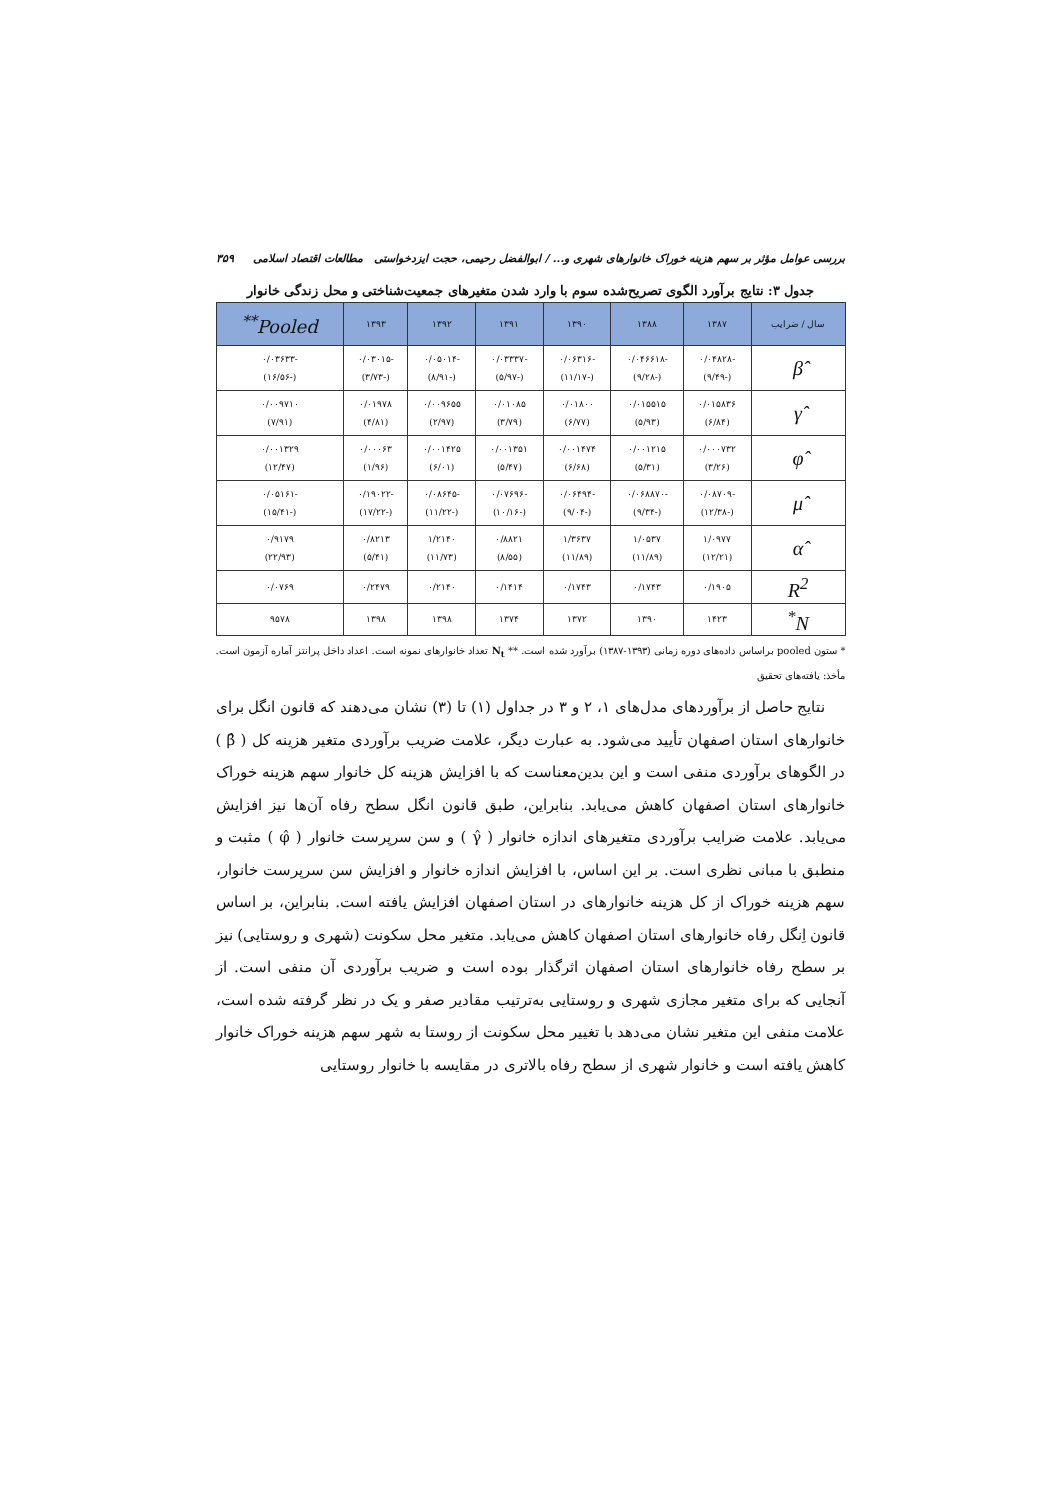بررسی عوامل مؤثر بر سهم هزینه خوراک خانوارهای شهری و... / ابوالفضل رحیمی، حجت ایزدخواستی مطالعات اقتصاد اسلامی ۳۵۹
جدول ۳: نتایج برآورد الگوی تصریح‌شده سوم با وارد شدن متغیرهای جمعیت‌شناختی و محل زندگی خانوار
| سال / ضرایب | ۱۳۸۷ | ۱۳۸۸ | ۱۳۹۰ | ۱۳۹۱ | ۱۳۹۲ | ۱۳۹۳ | Pooled<sup>**</sup> |
| --- | --- | --- | --- | --- | --- | --- | --- |
| β̂ | -۰/۰۴۸۲۸ (-۹/۴۹) | -۰/۰۴۶۶۱۸ (-۹/۲۸) | -۰/۰۶۳۱۶ (-۱۱/۱۷) | -۰/۰۳۳۳۷ (-۵/۹۷) | -۰/۰۵۰۱۴ (-۸/۹۱) | -۰/۰۳۰۱۵ (-۳/۷۳) | -۰/۰۳۶۳۳ (-۱۶/۵۶) |
| γ̂ | ۰/۰۱۵۸۳۶ (۶/۸۴) | ۰/۰۱۵۵۱۵ (۵/۹۳) | ۰/۰۱۸۰۰ (۶/۷۷) | ۰/۰۱۰۸۵ (۳/۷۹) | ۰/۰۰۹۶۵۵ (۲/۹۷) | ۰/۰۱۹۷۸ (۴/۸۱) | ۰/۰۰۹۷۱۰ (۷/۹۱) |
| φ̂ | ۰/۰۰۰۷۳۲ (۳/۲۶) | ۰/۰۰۱۲۱۵ (۵/۳۱) | ۰/۰۰۱۴۷۴ (۶/۶۸) | ۰/۰۰۱۳۵۱ (۵/۴۷) | ۰/۰۰۱۴۲۵ (۶/۰۱) | ۰/۰۰۰۶۳ (۱/۹۶) | ۰/۰۰۱۳۲۹ (۱۲/۴۷) |
| μ̂ | -۰/۰۸۷۰۹ (-۱۲/۳۸) | -۰/۰۶۸۸۷۰ (-۹/۳۴) | -۰/۰۶۴۹۴ (-۹/۰۴) | -۰/۰۷۶۹۶ (-۱۰/۱۶) | -۰/۰۸۶۴۵ (-۱۱/۲۲) | -۰/۱۹۰۲۲ (-۱۷/۲۲) | -۰/۰۵۱۶۱ (-۱۵/۴۱) |
| α̂ | ۱/۰۹۷۷ (۱۲/۲۱) | ۱/۰۵۳۷ (۱۱/۸۹) | ۱/۳۶۳۷ (۱۱/۸۹) | ۰/۸۸۲۱ (۸/۵۵) | ۱/۲۱۴۰ (۱۱/۷۳) | ۰/۸۲۱۳ (۵/۴۱) | ۰/۹۱۷۹ (۲۲/۹۳) |
| R<sup>2</sup> | ۰/۱۹۰۵ | ۰/۱۷۴۳ | ۰/۱۷۴۳ | ۰/۱۴۱۴ | ۰/۲۱۴۰ | ۰/۲۴۷۹ | ۰/۰۷۶۹ |
| N<sup>*</sup> | ۱۴۲۳ | ۱۳۹۰ | ۱۳۷۲ | ۱۳۷۴ | ۱۳۹۸ | ۱۳۹۸ | ۹۵۷۸ |
* ستون pooled براساس داده‌های دوره زمانی (۱۳۹۳-۱۳۸۷) برآورد شده است. ** N<sub>t</sub> تعداد خانوارهای نمونه است. اعداد داخل پرانتز آماره آزمون است. مأخذ: یافته‌های تحقیق
نتایج حاصل از برآوردهای مدل‌های ۱، ۲ و ۳ در جداول (۱) تا (۳) نشان می‌دهند که قانون انگل برای خانوارهای استان اصفهان تأیید می‌شود. به عبارت دیگر، علامت ضریب برآوردی متغیر هزینه کل ( β̂ ) در الگوهای برآوردی منفی است و این بدین‌معناست که با افزایش هزینه کل خانوار سهم هزینه خوراک خانوارهای استان اصفهان کاهش می‌یابد. بنابراین، طبق قانون انگل سطح رفاه آن‌ها نیز افزایش می‌یابد. علامت ضرایب برآوردی متغیرهای اندازه خانوار ( γ̂ ) و سن سرپرست خانوار ( φ̂ ) مثبت و منطبق با مبانی نظری است. بر این اساس، با افزایش اندازه خانوار و افزایش سن سرپرست خانوار، سهم هزینه خوراک از کل هزینه خانوارهای در استان اصفهان افزایش یافته است. بنابراین، بر اساس قانون اِنگل رفاه خانوارهای استان اصفهان کاهش می‌یابد. متغیر محل سکونت (شهری و روستایی) نیز بر سطح رفاه خانوارهای استان اصفهان اثرگذار بوده است و ضریب برآوردی آن منفی است. از آنجایی که برای متغیر مجازی شهری و روستایی به‌ترتیب مقادیر صفر و یک در نظر گرفته شده است، علامت منفی این متغیر نشان می‌دهد با تغییر محل سکونت از روستا به شهر سهم هزینه خوراک خانوار کاهش یافته است و خانوار شهری از سطح رفاه بالاتری در مقایسه با خانوار روستایی